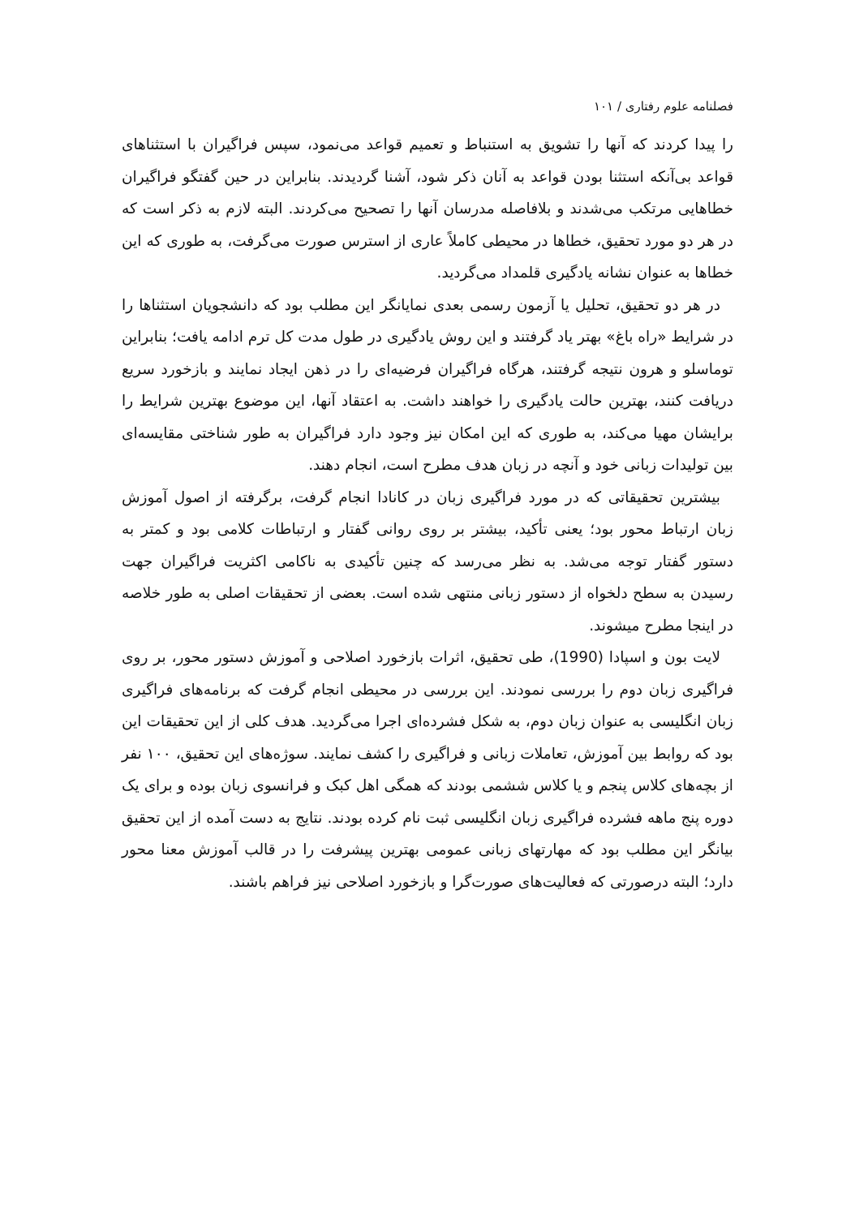فصلنامه علوم رفتاری / ۱۰۱
را پیدا کردند که آنها را تشویق به استنباط و تعمیم قواعد می‌نمود، سپس فراگیران با استثناهای قواعد بی‌آنکه استثنا بودن قواعد به آنان ذکر شود، آشنا گردیدند. بنابراین در حین گفتگو فراگیران خطاهایی مرتکب می‌شدند و بلافاصله مدرسان آنها را تصحیح می‌کردند. البته لازم به ذکر است که در هر دو مورد تحقیق، خطاها در محیطی کاملاً عاری از استرس صورت می‌گرفت، به طوری که این خطاها به عنوان نشانه یادگیری قلمداد می‌گردید.
در هر دو تحقیق، تحلیل یا آزمون رسمی بعدی نمایانگر این مطلب بود که دانشجویان استثناها را در شرایط «راه باغ» بهتر یاد گرفتند و این روش یادگیری در طول مدت کل ترم ادامه یافت؛ بنابراین توماسلو و هرون نتیجه گرفتند، هرگاه فراگیران فرضیه‌ای را در ذهن ایجاد نمایند و بازخورد سریع دریافت کنند، بهترین حالت یادگیری را خواهند داشت. به اعتقاد آنها، این موضوع بهترین شرایط را برایشان مهیا می‌کند، به طوری که این امکان نیز وجود دارد فراگیران به طور شناختی مقایسه‌ای بین تولیدات زبانی خود و آنچه در زبان هدف مطرح است، انجام دهند.
بیشترین تحقیقاتی که در مورد فراگیری زبان در کانادا انجام گرفت، برگرفته از اصول آموزش زبان ارتباط محور بود؛ یعنی تأکید، بیشتر بر روی روانی گفتار و ارتباطات کلامی بود و کمتر به دستور گفتار توجه می‌شد. به نظر می‌رسد که چنین تأکیدی به ناکامی اکثریت فراگیران جهت رسیدن به سطح دلخواه از دستور زبانی منتهی شده است. بعضی از تحقیقات اصلی به طور خلاصه در اینجا مطرح میشوند.
لایت بون و اسپادا (1990)، طی تحقیق، اثرات بازخورد اصلاحی و آموزش دستور محور، بر روی فراگیری زبان دوم را بررسی نمودند. این بررسی در محیطی انجام گرفت که برنامه‌های فراگیری زبان انگلیسی به عنوان زبان دوم، به شکل فشرده‌ای اجرا می‌گردید. هدف کلی از این تحقیقات این بود که روابط بین آموزش، تعاملات زبانی و فراگیری را کشف نمایند. سوژه‌های این تحقیق، ۱۰۰ نفر از بچه‌های کلاس پنجم و یا کلاس ششمی بودند که همگی اهل کبک و فرانسوی زبان بوده و برای یک دوره پنج ماهه فشرده فراگیری زبان انگلیسی ثبت نام کرده بودند. نتایج به دست آمده از این تحقیق بیانگر این مطلب بود که مهارتهای زبانی عمومی بهترین پیشرفت را در قالب آموزش معنا محور دارد؛ البته درصورتی که فعالیت‌های صورت‌گرا و بازخورد اصلاحی نیز فراهم باشند.